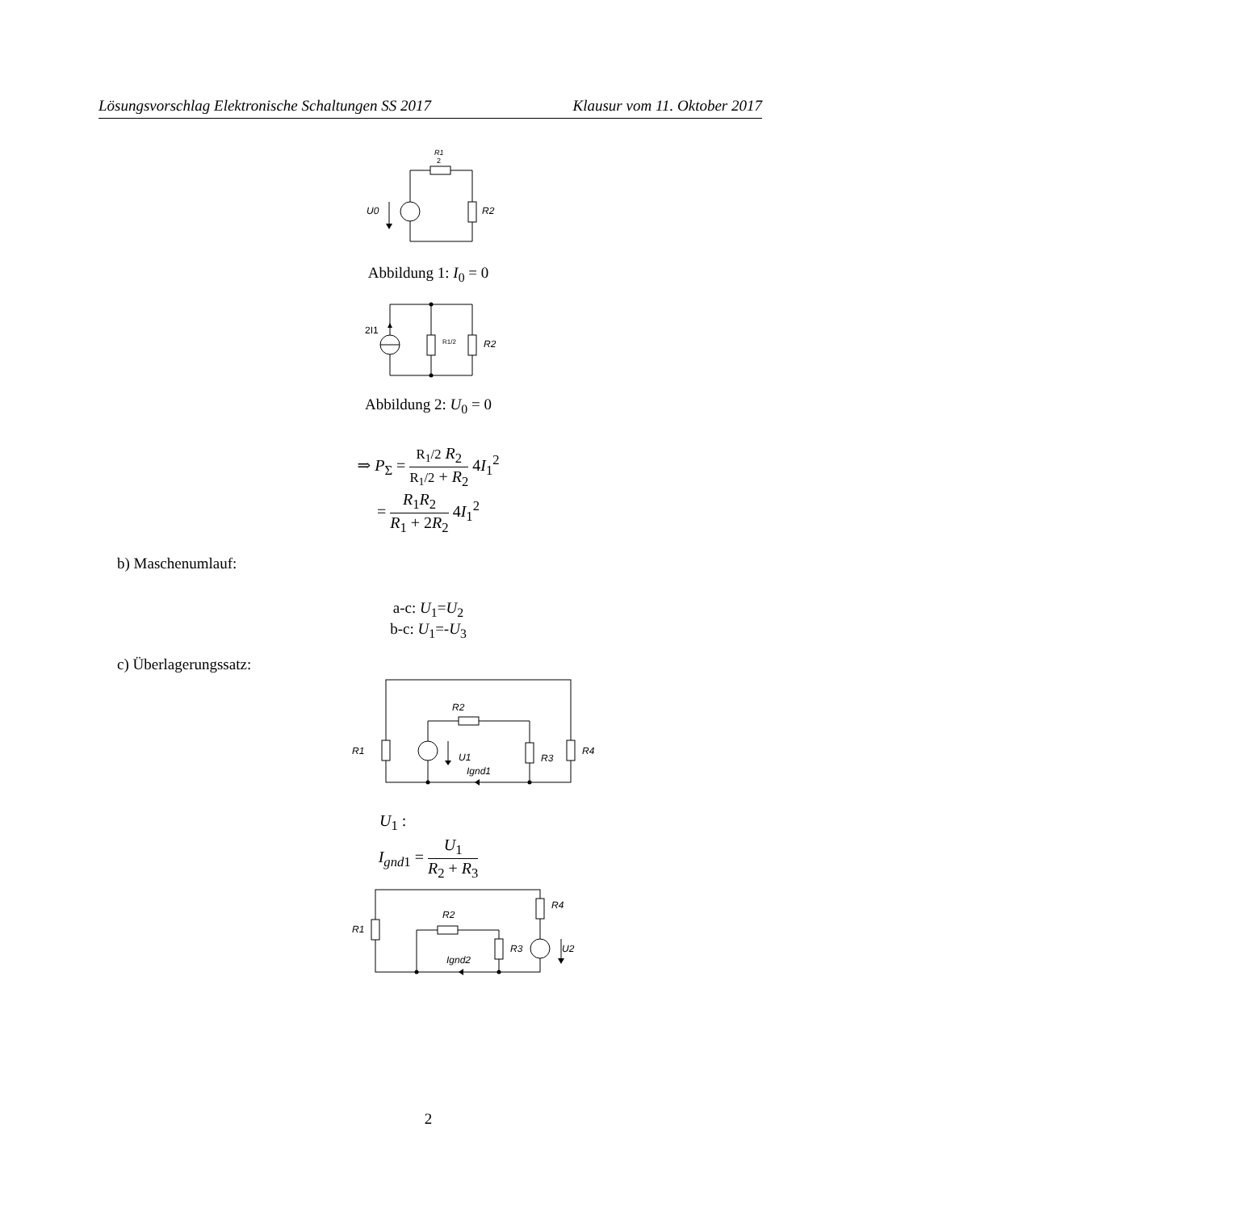Lösungsvorschlag Elektronische Schaltungen SS 2017 Klausur vom 11. Oktober 2017
R1
2
U0
R2
Abbildung 1: I<sub>0</sub> = 0
2I1
R1/2
R2
Abbildung 2: U<sub>0</sub> = 0
⇒ P<sub>Σ</sub> = R<sub>1</sub>/2 R<sub>2</sub> R<sub>1</sub>/2 + R<sub>2</sub> 4I<sub>1</sub><sup>2</sup>
= R<sub>1</sub>R<sub>2</sub> R<sub>1</sub> + 2R<sub>2</sub> 4I<sub>1</sub><sup>2</sup>
b) Maschenumlauf:
a-c: U<sub>1</sub>=U<sub>2</sub>
b-c: U<sub>1</sub>=-U<sub>3</sub>
c) Überlagerungssatz:
R2
R1
R4
U1
R3
Ignd1
U<sub>1</sub> :
I<sub>gnd</sub><sub>1</sub> = U<sub>1</sub> R<sub>2</sub> + R<sub>3</sub>
R2
R1
R4
U2
R3
Ignd2
2